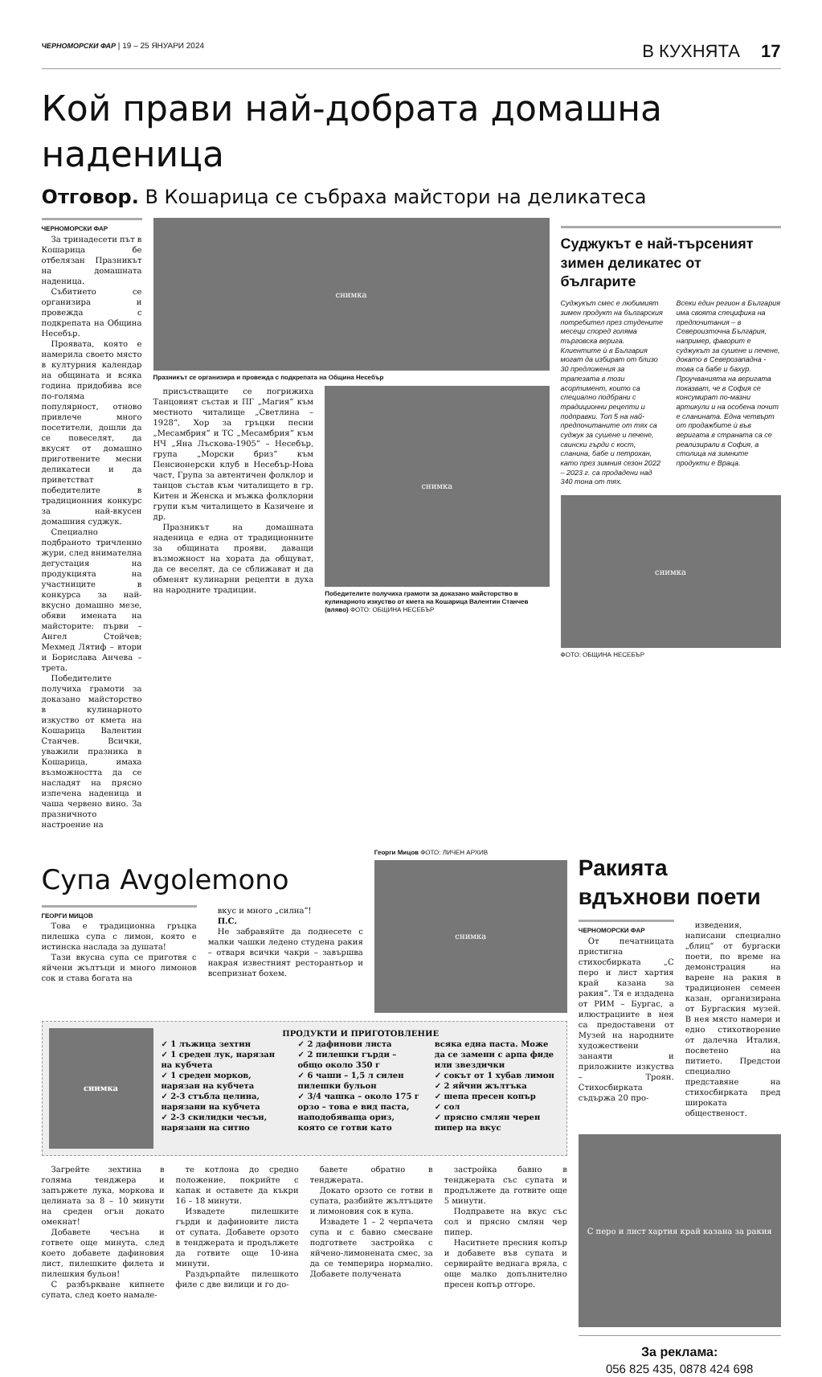ЧЕРНОМОРСКИ ФАР | 19 – 25 ЯНУАРИ 2024 В КУХНЯТА 17
Кой прави най-добрата домашна наденица
Отговор. В Кошарица се събраха майстори на деликатеса
ЧЕРНОМОРСКИ ФАР
За тринадесети път в Кошарица бе отбелязан Празникът на домашната наденица.
Събитието се организира и провежда с подкрепата на Община Несебър.
Проявата, която е намерила своето място в културния календар на общината и всяка година придобива все по-голяма популярност, отново привлече много посетители, дошли да се повеселят, да вкусят от домашно приготвените месни деликатеси и да приветстват победителите в традиционния конкурс за най-вкусен домашния суджук.
Специално подбраното тричленно жури, след внимателна дегустация на продукцията на участниците в конкурса за най-вкусно домашно мезе, обяви имената на майсторите: първи – Ангел Стойчев; Мехмед Лятиф – втори и Борислава Анчева – трета.
Победителите получиха грамоти за доказано майсторство в кулинарното изкуство от кмета на Кошарица Валентин Станчев. Всички, уважили празника в Кошарица, имаха възможността да се насладят на прясно изпечена наденица и чаша червено вино. За празничното настроение на
снимка
Празникът се организира и провежда с подкрепата на Община Несебър
присъстващите се погрижиха Танцовият състав и ПГ „Магия“ към местното читалище „Светлина – 1928“, Хор за гръцки песни „Месамбрия“ и ТС „Месамбрия“ към НЧ „Яна Лъскова-1905“ – Несебър, група „Морски бриз“ към Пенсионерски клуб в Несебър-Нова част, Група за автентичен фолклор и танцов състав към читалището в гр. Китен и Женска и мъжка фолклорни групи към читалището в Казичене и др.
Празникът на домашната наденица е една от традиционните за общината прояви, даващи възможност на хората да общуват, да се веселят, да се сближават и да обменят кулинарни рецепти в духа на народните традиции.
снимка
Победителите получиха грамоти за доказано майсторство в кулинарното изкуство от кмета на Кошарица Валентин Станчев (вляво) ФОТО: ОБЩИНА НЕСЕБЪР
Суджукът е най-търсеният зимен деликатес от българите
Суджукът смес е любимият зимен продукт на българския потребител през студените месеци според голяма търговска верига. Клиентите ѝ в България могат да избират от близо 30 предложения за трапезата в този асортимент, които са специално подбрани с традиционни рецепти и подправки. Топ 5 на най-предпочитаните от тях са суджук за сушене и печене, свински гърди с кост, сланина, бабе и петрохан, като през зимния сезон 2022 – 2023 г. са продадени над 340 тона от тях.
Всеки един регион в България има своята специфика на предпочитания – в Североизточна България, например, фаворит е суджукът за сушене и печене, докато в Северозападна - това са бабе и бахур. Проучванията на веригата показват, че в София се консумират по-мазни артикули и на особена почит е сланината. Една четвърт от продажбите ѝ във веригата в страната са се реализирали в София, а столица на зимните продукти е Враца.
снимка
ФОТО: ОБЩИНА НЕСЕБЪР
Супа Avgolemono
ГЕОРГИ МИЦОВ
Това е традиционна гръцка пилешка супа с лимон, която е истинска наслада за душата!
Тази вкусна супа се приготвя с яйчени жълтъци и много лимонов сок и става богата на
вкус и много „силна“!
П.С.
Не забравяйте да поднесете с малки чашки ледено студена ракия – отваря всички чакри – завършва накрая известният ресторантьор и всепризнат бохем.
Георги Мицов ФОТО: ЛИЧЕН АРХИВ
снимка
снимка
ПРОДУКТИ И ПРИГОТОВЛЕНИЕ
✓ 1 лъжица зехтин
✓ 1 среден лук, нарязан на кубчета
✓ 1 среден морков, нарязан на кубчета
✓ 2-3 стъбла целина, нарязани на кубчета
✓ 2-3 скилидки чесън, нарязани на ситно
✓ 2 дафинови листа
✓ 2 пилешки гърди – общо около 350 г
✓ 6 чаши – 1,5 л силен пилешки бульон
✓ 3/4 чашка – около 175 г орзо – това е вид паста, наподобяваща ориз, която се готви като
всяка една паста. Може да се замени с арпа фиде или звездички
✓ сокът от 1 хубав лимон
✓ 2 яйчни жълтъка
✓ шепа пресен копър
✓ сол
✓ прясно смлян черен пипер на вкус
Загрейте зехтина в голяма тенджера и запържете лука, моркова и целината за 8 – 10 минути на среден огън докато омекнат!
Добавете чесъна и гответе още минута, след което добавете дафиновия лист, пилешките филета и пилешкия бульон!
С разбъркване кипнете супата, след което намале-
те котлона до средно положение, покрийте с капак и оставете да къкри 16 – 18 минути.
Извадете пилешките гърди и дафиновите листа от супата. Добавете орзото в тенджерата и продължете да готвите още 10-ина минути.
Раздърпайте пилешкото филе с две вилици и го до-
бавете обратно в тенджерата.
Докато орзото се готви в супата, разбийте жълтъците и лимоновия сок в купа.
Извадете 1 – 2 черпачета супа и с бавно смесване подгответе застройка с яйчено-лимонената смес, за да се темперира нормално. Добавете получената
застройка бавно в тенджерата със супата и продължете да готвите още 5 минути.
Подправете на вкус със сол и прясно смлян чер пипер.
Наситнете пресния копър и добавете във супата и сервирайте веднага вряла, с още малко допълнително пресен копър отгоре.
Ракията вдъхнови поети
ЧЕРНОМОРСКИ ФАР
От печатницата пристигна стихосбирката „С перо и лист хартия край казана за ракия“. Тя е издадена от РИМ – Бургас, а илюстрациите в нея са предоставени от Музей на народните художествени занаяти и приложните изкуства – Троян. Стихосбирката съдържа 20 про-
изведения, написани специално „блиц“ от бургаски поети, по време на демонстрация на варене на ракия в традиционен семеен казан, организирана от Бургаския музей. В нея място намери и едно стихотворение от далечна Италия, посветено на питието. Предстои специално представяне на стихосбирката пред широката общественост.
С перо и лист хартия край казана за ракия
За реклама:
056 825 435, 0878 424 698